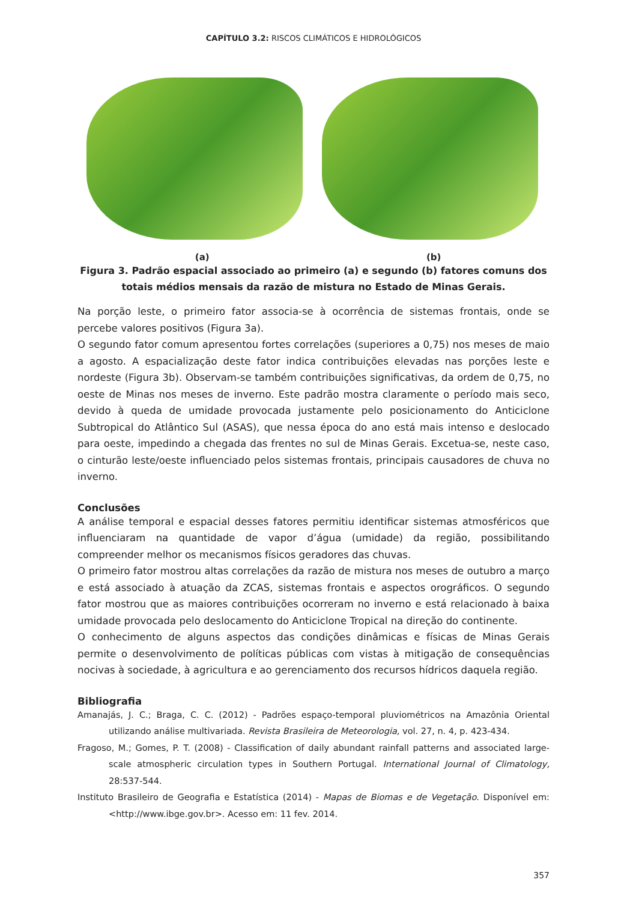CAPÍTULO 3.2: RISCOS CLIMÁTICOS E HIDROLÓGICOS
(a) (b)
Figura 3. Padrão espacial associado ao primeiro (a) e segundo (b) fatores comuns dos
totais médios mensais da razão de mistura no Estado de Minas Gerais.
Na porção leste, o primeiro fator associa-se à ocorrência de sistemas frontais, onde se percebe valores positivos (Figura 3a).
O segundo fator comum apresentou fortes correlações (superiores a 0,75) nos meses de maio a agosto. A espacialização deste fator indica contribuições elevadas nas porções leste e nordeste (Figura 3b). Observam-se também contribuições significativas, da ordem de 0,75, no oeste de Minas nos meses de inverno. Este padrão mostra claramente o período mais seco, devido à queda de umidade provocada justamente pelo posicionamento do Anticiclone Subtropical do Atlântico Sul (ASAS), que nessa época do ano está mais intenso e deslocado para oeste, impedindo a chegada das frentes no sul de Minas Gerais. Excetua-se, neste caso, o cinturão leste/oeste influenciado pelos sistemas frontais, principais causadores de chuva no inverno.
Conclusões
A análise temporal e espacial desses fatores permitiu identificar sistemas atmosféricos que influenciaram na quantidade de vapor d’água (umidade) da região, possibilitando compreender melhor os mecanismos físicos geradores das chuvas.
O primeiro fator mostrou altas correlações da razão de mistura nos meses de outubro a março e está associado à atuação da ZCAS, sistemas frontais e aspectos orográficos. O segundo fator mostrou que as maiores contribuições ocorreram no inverno e está relacionado à baixa umidade provocada pelo deslocamento do Anticiclone Tropical na direção do continente.
O conhecimento de alguns aspectos das condições dinâmicas e físicas de Minas Gerais permite o desenvolvimento de políticas públicas com vistas à mitigação de consequências nocivas à sociedade, à agricultura e ao gerenciamento dos recursos hídricos daquela região.
Bibliografia
Amanajás, J. C.; Braga, C. C. (2012) - Padrões espaço-temporal pluviométricos na Amazônia Oriental utilizando análise multivariada. Revista Brasileira de Meteorologia, vol. 27, n. 4, p. 423-434.
Fragoso, M.; Gomes, P. T. (2008) - Classification of daily abundant rainfall patterns and associated large-scale atmospheric circulation types in Southern Portugal. International Journal of Climatology, 28:537-544.
Instituto Brasileiro de Geografia e Estatística (2014) - Mapas de Biomas e de Vegetação. Disponível em: <http://www.ibge.gov.br>. Acesso em: 11 fev. 2014.
357